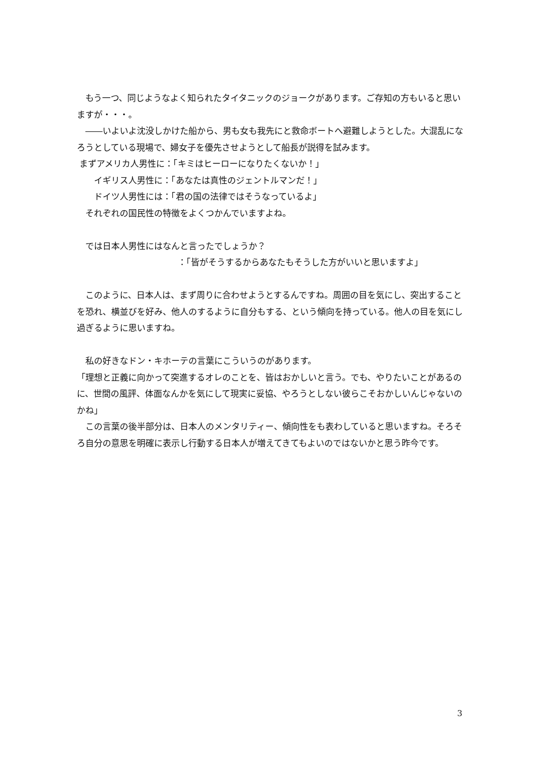もう一つ、同じようなよく知られたタイタニックのジョークがあります。ご存知の方もいると思いますが・・・。
　――いよいよ沈没しかけた船から、男も女も我先にと救命ボートへ避難しようとした。大混乱になろうとしている現場で、婦女子を優先させようとして船長が説得を試みます。
まずアメリカ人男性に：「キミはヒーローになりたくないか！」
　　イギリス人男性に：「あなたは真性のジェントルマンだ！」
　　ドイツ人男性には：「君の国の法律ではそうなっているよ」
　それぞれの国民性の特徴をよくつかんでいますよね。
　では日本人男性にはなんと言ったでしょうか？
：「皆がそうするからあなたもそうした方がいいと思いますよ」
　このように、日本人は、まず周りに合わせようとするんですね。周囲の目を気にし、突出することを恐れ、横並びを好み、他人のするように自分もする、という傾向を持っている。他人の目を気にし過ぎるように思いますね。
　私の好きなドン・キホーテの言葉にこういうのがあります。
「理想と正義に向かって突進するオレのことを、皆はおかしいと言う。でも、やりたいことがあるのに、世間の風評、体面なんかを気にして現実に妥協、やろうとしない彼らこそおかしいんじゃないのかね」
　この言葉の後半部分は、日本人のメンタリティー、傾向性をも表わしていると思いますね。そろそろ自分の意思を明確に表示し行動する日本人が増えてきてもよいのではないかと思う昨今です。
3